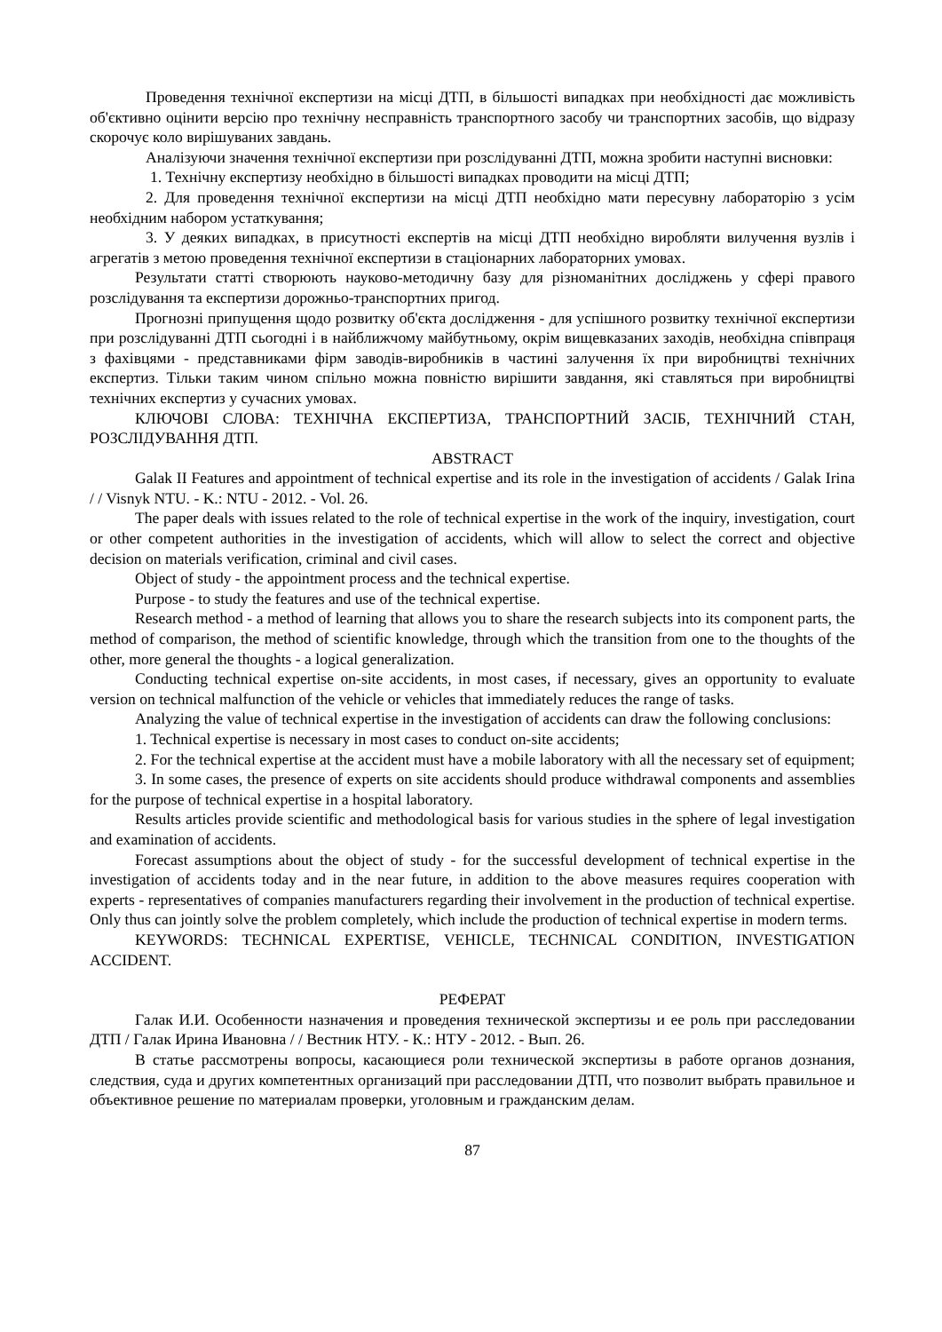Проведення технічної експертизи на місці ДТП, в більшості випадках при необхідності дає можливість об'єктивно оцінити версію про технічну несправність транспортного засобу чи транспортних засобів, що відразу скорочує коло вирішуваних завдань.
Аналізуючи значення технічної експертизи при розслідуванні ДТП, можна зробити наступні висновки:
1. Технічну експертизу необхідно в більшості випадках проводити на місці ДТП;
2. Для проведення технічної експертизи на місці ДТП необхідно мати пересувну лабораторію з усім необхідним набором устаткування;
3. У деяких випадках, в присутності експертів на місці ДТП необхідно виробляти вилучення вузлів і агрегатів з метою проведення технічної експертизи в стаціонарних лабораторних умовах.
Результати статті створюють науково-методичну базу для різноманітних досліджень у сфері правого розслідування та експертизи дорожньо-транспортних пригод.
Прогнозні припущення щодо розвитку об'єкта дослідження - для успішного розвитку технічної експертизи при розслідуванні ДТП сьогодні і в найближчому майбутньому, окрім вищевказаних заходів, необхідна співпраця з фахівцями - представниками фірм заводів-виробників в частині залучення їх при виробництві технічних експертиз. Тільки таким чином спільно можна повністю вирішити завдання, які ставляться при виробництві технічних експертиз у сучасних умовах.
КЛЮЧОВІ СЛОВА: ТЕХНІЧНА ЕКСПЕРТИЗА, ТРАНСПОРТНИЙ ЗАСІБ, ТЕХНІЧНИЙ СТАН, РОЗСЛІДУВАННЯ ДТП.
ABSTRACT
Galak II Features and appointment of technical expertise and its role in the investigation of accidents / Galak Irina / / Visnyk NTU. - K.: NTU - 2012. - Vol. 26.
The paper deals with issues related to the role of technical expertise in the work of the inquiry, investigation, court or other competent authorities in the investigation of accidents, which will allow to select the correct and objective decision on materials verification, criminal and civil cases.
Object of study - the appointment process and the technical expertise.
Purpose - to study the features and use of the technical expertise.
Research method - a method of learning that allows you to share the research subjects into its component parts, the method of comparison, the method of scientific knowledge, through which the transition from one to the thoughts of the other, more general the thoughts - a logical generalization.
Conducting technical expertise on-site accidents, in most cases, if necessary, gives an opportunity to evaluate version on technical malfunction of the vehicle or vehicles that immediately reduces the range of tasks.
Analyzing the value of technical expertise in the investigation of accidents can draw the following conclusions:
1. Technical expertise is necessary in most cases to conduct on-site accidents;
2. For the technical expertise at the accident must have a mobile laboratory with all the necessary set of equipment;
3. In some cases, the presence of experts on site accidents should produce withdrawal components and assemblies for the purpose of technical expertise in a hospital laboratory.
Results articles provide scientific and methodological basis for various studies in the sphere of legal investigation and examination of accidents.
Forecast assumptions about the object of study - for the successful development of technical expertise in the investigation of accidents today and in the near future, in addition to the above measures requires cooperation with experts - representatives of companies manufacturers regarding their involvement in the production of technical expertise. Only thus can jointly solve the problem completely, which include the production of technical expertise in modern terms.
KEYWORDS: TECHNICAL EXPERTISE, VEHICLE, TECHNICAL CONDITION, INVESTIGATION ACCIDENT.
РЕФЕРАТ
Галак И.И. Особенности назначения и проведения технической экспертизы и ее роль при расследовании ДТП / Галак Ирина Ивановна / / Вестник НТУ. - К.: НТУ - 2012. - Вып. 26.
В статье рассмотрены вопросы, касающиеся роли технической экспертизы в работе органов дознания, следствия, суда и других компетентных организаций при расследовании ДТП, что позволит выбрать правильное и объективное решение по материалам проверки, уголовным и гражданским делам.
87